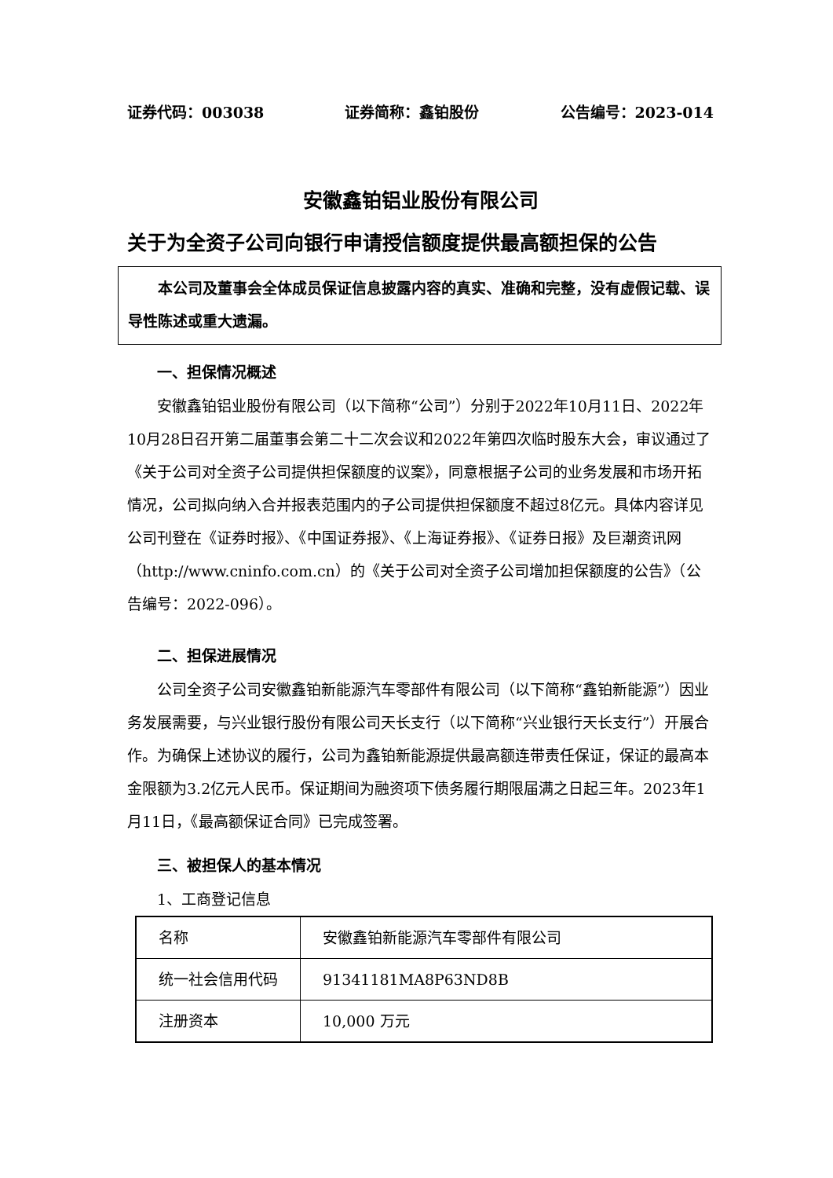证券代码：003038 证券简称：鑫铂股份 公告编号：2023-014
安徽鑫铂铝业股份有限公司
关于为全资子公司向银行申请授信额度提供最高额担保的公告
　　本公司及董事会全体成员保证信息披露内容的真实、准确和完整，没有虚假记载、误导性陈述或重大遗漏。
一、担保情况概述
安徽鑫铂铝业股份有限公司（以下简称“公司”）分别于2022年10月11日、2022年10月28日召开第二届董事会第二十二次会议和2022年第四次临时股东大会，审议通过了《关于公司对全资子公司提供担保额度的议案》，同意根据子公司的业务发展和市场开拓情况，公司拟向纳入合并报表范围内的子公司提供担保额度不超过8亿元。具体内容详见公司刊登在《证券时报》、《中国证券报》、《上海证券报》、《证券日报》及巨潮资讯网（http://www.cninfo.com.cn）的《关于公司对全资子公司增加担保额度的公告》（公告编号：2022-096）。
二、担保进展情况
公司全资子公司安徽鑫铂新能源汽车零部件有限公司（以下简称“鑫铂新能源”）因业务发展需要，与兴业银行股份有限公司天长支行（以下简称“兴业银行天长支行”）开展合作。为确保上述协议的履行，公司为鑫铂新能源提供最高额连带责任保证，保证的最高本金限额为3.2亿元人民币。保证期间为融资项下债务履行期限届满之日起三年。2023年1月11日，《最高额保证合同》已完成签署。
三、被担保人的基本情况
1、工商登记信息
| 名称 | 安徽鑫铂新能源汽车零部件有限公司 |
| 统一社会信用代码 | 91341181MA8P63ND8B |
| 注册资本 | 10,000 万元 |